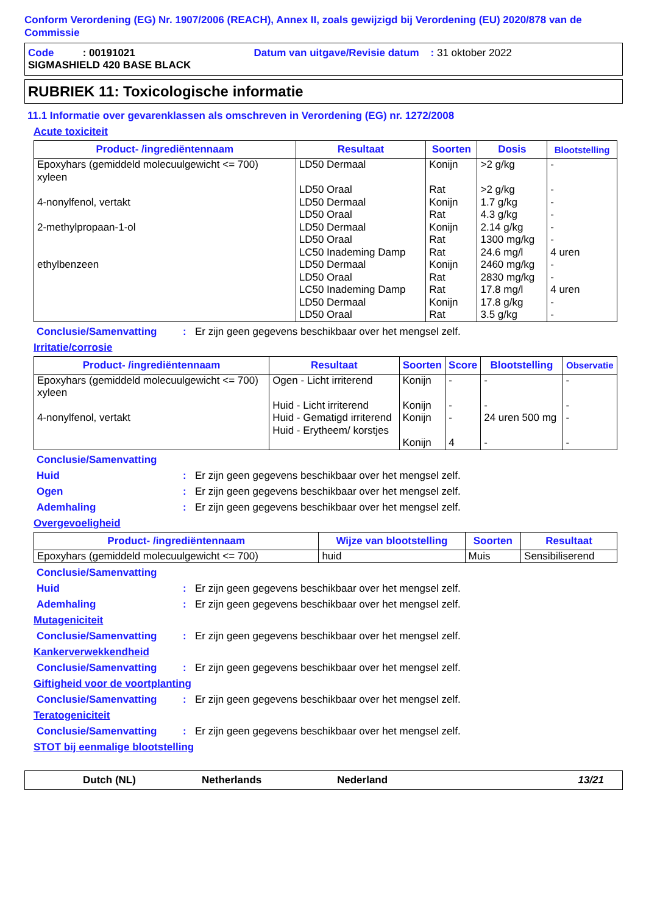Conform Verordening (EG) Nr. 1907/2006 (REACH), Annex II, zoals gewijzigd bij Verordening (EU) 2020/878 van de Commissie
Code : 00191021 Datum van uitgave/Revisie datum : 31 oktober 2022
SIGMASHIELD 420 BASE BLACK
RUBRIEK 11: Toxicologische informatie
11.1 Informatie over gevarenklassen als omschreven in Verordening (EG) nr. 1272/2008
Acute toxiciteit
| Product- /ingrediëntennaam | Resultaat | Soorten | Dosis | Blootstelling |
| --- | --- | --- | --- | --- |
| Epoxyhars (gemiddeld molecuulgewicht <= 700) xyleen 4-nonylfenol, vertakt 2-methylpropaan-1-ol ethylbenzeen | LD50 Dermaal LD50 Oraal LD50 Dermaal LD50 Oraal LD50 Dermaal LD50 Oraal LC50 Inademing Damp LD50 Dermaal LD50 Oraal LC50 Inademing Damp LD50 Dermaal LD50 Oraal | Konijn Rat Konijn Rat Konijn Rat Rat Konijn Rat Rat Konijn Rat | >2 g/kg >2 g/kg 1.7 g/kg 4.3 g/kg 2.14 g/kg 1300 mg/kg 24.6 mg/l 2460 mg/kg 2830 mg/kg 17.8 mg/l 17.8 g/kg 3.5 g/kg | - - - - - - 4 uren - - 4 uren - - |
Conclusie/Samenvatting: Er zijn geen gegevens beschikbaar over het mengsel zelf.
Irritatie/corrosie
| Product- /ingrediëntennaam | Resultaat | Soorten | Score | Blootstelling | Observatie |
| --- | --- | --- | --- | --- | --- |
| Epoxyhars (gemiddeld molecuulgewicht <= 700) xyleen 4-nonylfenol, vertakt | Ogen - Licht irriterend Huid - Licht irriterend Huid - Gematigd irriterend Huid - Erytheem/ korstjes | Konijn Konijn Konijn Konijn | - - - 4 | - - 24 uren 500 mg - | - - - - |
Conclusie/Samenvatting
Huid: Er zijn geen gegevens beschikbaar over het mengsel zelf.
Ogen: Er zijn geen gegevens beschikbaar over het mengsel zelf.
Ademhaling: Er zijn geen gegevens beschikbaar over het mengsel zelf.
Overgevoeligheid
| Product- /ingrediëntennaam | Wijze van blootstelling | Soorten | Resultaat |
| --- | --- | --- | --- |
| Epoxyhars (gemiddeld molecuulgewicht <= 700) | huid | Muis | Sensibiliserend |
Conclusie/Samenvatting
Huid: Er zijn geen gegevens beschikbaar over het mengsel zelf.
Ademhaling: Er zijn geen gegevens beschikbaar over het mengsel zelf.
Mutageniciteit
Conclusie/Samenvatting: Er zijn geen gegevens beschikbaar over het mengsel zelf.
Kankerverwekkendheid
Conclusie/Samenvatting: Er zijn geen gegevens beschikbaar over het mengsel zelf.
Giftigheid voor de voortplanting
Conclusie/Samenvatting: Er zijn geen gegevens beschikbaar over het mengsel zelf.
Teratogeniciteit
Conclusie/Samenvatting: Er zijn geen gegevens beschikbaar over het mengsel zelf.
STOT bij eenmalige blootstelling
Dutch (NL) Netherlands Nederland 13/21